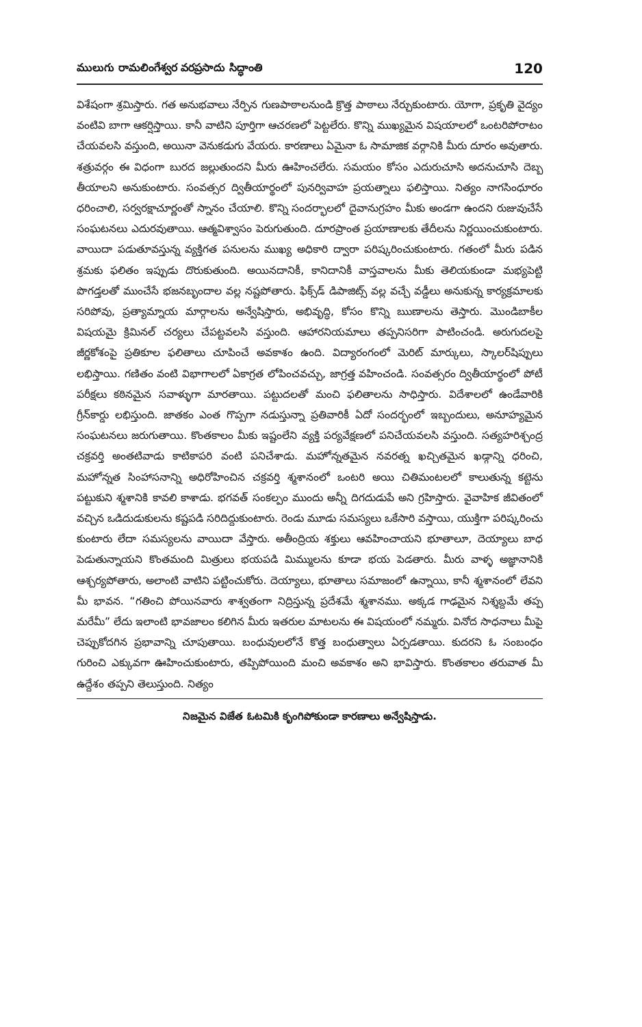ములుగు రామలింగేశ్వర వరప్రసాదు సిద్ధాంతి 120
విశేషంగా శ్రమిస్తారు. గత అనుభవాలు నేర్పిన గుణపాఠాలనుండి క్రొత్త పాఠాలు నేర్చుకుంటారు. యోగా, ప్రకృతి వైద్యం వంటివి బాగా ఆకర్షిస్తాయి. కానీ వాటిని పూర్తిగా ఆచరణలో పెట్టలేరు. కొన్ని ముఖ్యమైన విషయాలలో ఒంటరిపోరాటం చేయవలసి వస్తుంది, అయినా వెనుకడుగు వేయరు. కారణాలు ఏమైనా ఓ సామాజిక వర్గానికి మీరు దూరం అవుతారు. శత్రువర్గం ఈ విధంగా బురద జల్లుతుందని మీరు ఊహించలేరు. సమయం కోసం ఎదురుచూసి అదనుచూసి దెబ్బ తీయాలని అనుకుంటారు. సంవత్సర ద్వితీయార్థంలో పునర్వివాహ ప్రయత్నాలు ఫలిస్తాయి. నిత్యం నాగసింధూరం ధరించాలి, సర్వరక్షాచూర్ణంతో స్నానం చేయాలి. కొన్ని సందర్భాలలో దైవానుగ్రహం మీకు అండగా ఉందని రుజువుచేసే సంఘటనలు ఎదురవుతాయి. ఆత్మవిశ్వాసం పెరుగుతుంది. దూరప్రాంత ప్రయాణాలకు తేదీలను నిర్ణయించుకుంటారు. వాయిదా పడుతూవస్తున్న వ్యక్తిగత పనులను ముఖ్య అధికారి ద్వారా పరిష్కరించుకుంటారు. గతంలో మీరు పడిన శ్రమకు ఫలితం ఇప్పుడు దొరుకుతుంది. అయినదానికీ, కానిదానికీ వాస్తవాలను మీకు తెలియకుండా మభ్యపెట్టి పొగడ్తలతో ముంచేసే భజనబృందాల వల్ల నష్టపోతారు. ఫిక్స్‌డ్ డిపాజిట్స్ వల్ల వచ్చే వడ్డీలు అనుకున్న కార్యక్రమాలకు సరిపోవు, ప్రత్యామ్నాయ మార్గాలను అన్వేషిస్తారు, అభివృద్ధి, కోసం కొన్ని ఋణాలను తెస్తారు. మొండిబాకీల విషయమై క్రిమినల్ చర్యలు చేపట్టవలసి వస్తుంది. ఆహారనియమాలు తప్పనిసరిగా పాటించండి. అరుగుదలపై జీర్ణకోశంపై ప్రతికూల ఫలితాలు చూపించే అవకాశం ఉంది. విద్యారంగంలో మెరిట్ మార్కులు, స్కాలర్‌షిప్పులు లభిస్తాయి. గణితం వంటి విభాగాలలో ఏకాగ్రత లోపించవచ్చు, జాగ్రత్త వహించండి. సంవత్సరం ద్వితీయార్థంలో పోటీ పరీక్షలు కఠినమైన సవాళ్ళుగా మారతాయి. పట్టుదలతో మంచి ఫలితాలను సాధిస్తారు. విదేశాలలో ఉండేవారికి గ్రీన్‌కార్డు లభిస్తుంది. జాతకం ఎంత గొప్పగా నడుస్తున్నా ప్రతివారికీ ఏదో సందర్భంలో ఇబ్బందులు, అనూహ్యమైన సంఘటనలు జరుగుతాయి. కొంతకాలం మీకు ఇష్టంలేని వ్యక్తి పర్యవేక్షణలో పనిచేయవలసి వస్తుంది. సత్యహరిశ్చంద్ర చక్రవర్తి అంతటివాడు కాటికాపరి వంటి పనిచేశాడు. మహోన్నతమైన నవరత్న ఖచ్చితమైన ఖడ్గాన్ని ధరించి, మహోన్నత సింహాసనాన్ని అధిరోహించిన చక్రవర్తి శ్మశానంలో ఒంటరి అయి చితిమంటలలో కాలుతున్న కట్టెను పట్టుకుని శ్మశానికి కావలి కాశాడు. భగవత్ సంకల్పం ముందు అన్నీ దిగదుడుపే అని గ్రహిస్తారు. వైవాహిక జీవితంలో వచ్చిన ఒడిదుడుకులను కష్టపడి సరిదిద్దుకుంటారు. రెండు మూడు సమస్యలు ఒకేసారి వస్తాయి, యుక్తిగా పరిష్కరించు కుంటారు లేదా సమస్యలను వాయిదా వేస్తారు. అతీంద్రియ శక్తులు ఆవహించాయని భూతాలూ, దెయ్యాలు బాధ పెడుతున్నాయని కొంతమంది మిత్రులు భయపడి మిమ్ములను కూడా భయ పెడతారు. మీరు వాళ్ళ అజ్ఞానానికి ఆశ్చర్యపోతారు, అలాంటి వాటిని పట్టించుకోరు. దెయ్యాలు, భూతాలు సమాజంలో ఉన్నాయి, కానీ శ్మశానంలో లేవని మీ భావన. “గతించి పోయినవారు శాశ్వతంగా నిద్రిస్తున్న ప్రదేశమే శ్మశానము. అక్కడ గాఢమైన నిశ్శబ్దమే తప్ప మరేమీ” లేదు ఇలాంటి భావజాలం కలిగిన మీరు ఇతరుల మాటలను ఈ విషయంలో నమ్మరు. వినోద సాధనాలు మీపై చెప్పుకోదగిన ప్రభావాన్ని చూపుతాయి. బంధువులలోనే కొత్త బంధుత్వాలు ఏర్పడతాయి. కుదరని ఓ సంబంధం గురించి ఎక్కువగా ఊహించుకుంటారు, తప్పిపోయింది మంచి అవకాశం అని భావిస్తారు. కొంతకాలం తరువాత మీ ఉద్దేశం తప్పని తెలుస్తుంది. నిత్యం
నిజమైన విజేత ఓటమికి కృంగిపోకుండా కారణాలు అన్వేషిస్తాడు.